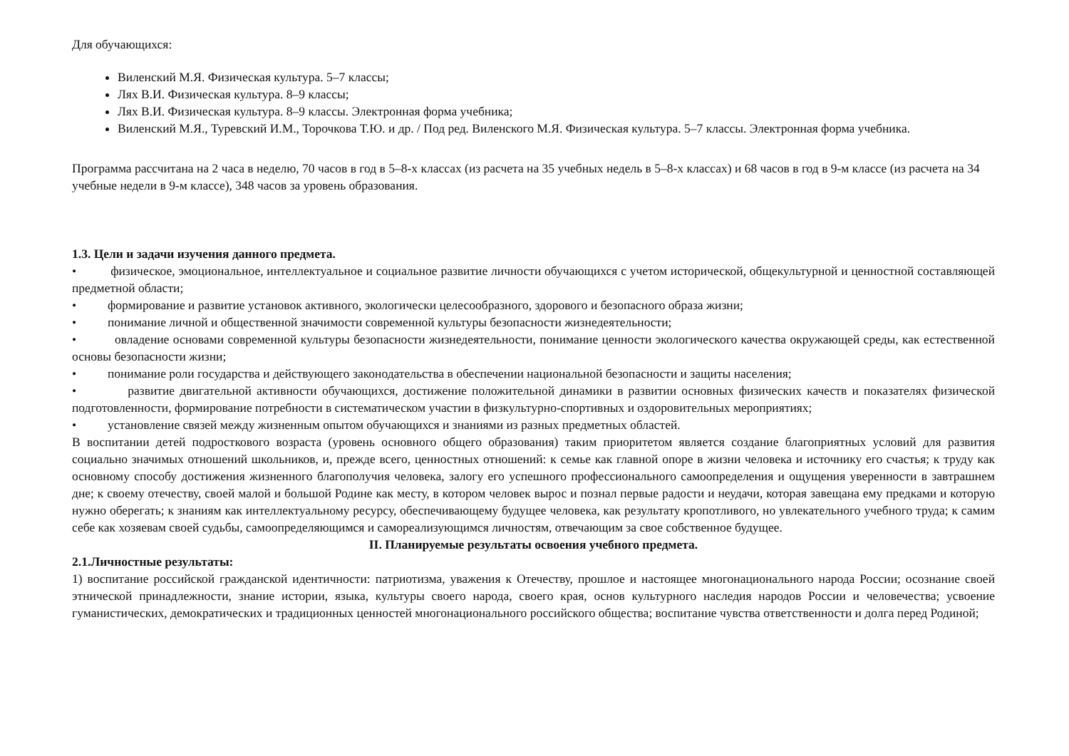Для обучающихся:
Виленский М.Я. Физическая культура. 5–7 классы;
Лях В.И. Физическая культура. 8–9 классы;
Лях В.И. Физическая культура. 8–9 классы. Электронная форма учебника;
Виленский М.Я., Туревский И.М., Торочкова Т.Ю. и др. / Под ред. Виленского М.Я. Физическая культура. 5–7 классы. Электронная форма учебника.
Программа рассчитана на 2 часа в неделю, 70 часов в год в 5–8-х классах (из расчета на 35 учебных недель в 5–8-х классах) и 68 часов в год в 9-м классе (из расчета на 34 учебные недели в 9-м классе), 348 часов за уровень образования.
1.3. Цели и задачи изучения данного предмета.
• физическое, эмоциональное, интеллектуальное и социальное развитие личности обучающихся с учетом исторической, общекультурной и ценностной составляющей предметной области;
• формирование и развитие установок активного, экологически целесообразного, здорового и безопасного образа жизни;
• понимание личной и общественной значимости современной культуры безопасности жизнедеятельности;
• овладение основами современной культуры безопасности жизнедеятельности, понимание ценности экологического качества окружающей среды, как естественной основы безопасности жизни;
• понимание роли государства и действующего законодательства в обеспечении национальной безопасности и защиты населения;
• развитие двигательной активности обучающихся, достижение положительной динамики в развитии основных физических качеств и показателях физической подготовленности, формирование потребности в систематическом участии в физкультурно-спортивных и оздоровительных мероприятиях;
• установление связей между жизненным опытом обучающихся и знаниями из разных предметных областей.
В воспитании детей подросткового возраста (уровень основного общего образования) таким приоритетом является создание благоприятных условий для развития социально значимых отношений школьников, и, прежде всего, ценностных отношений: к семье как главной опоре в жизни человека и источнику его счастья; к труду как основному способу достижения жизненного благополучия человека, залогу его успешного профессионального самоопределения и ощущения уверенности в завтрашнем дне; к своему отечеству, своей малой и большой Родине как месту, в котором человек вырос и познал первые радости и неудачи, которая завещана ему предками и которую нужно оберегать; к знаниям как интеллектуальному ресурсу, обеспечивающему будущее человека, как результату кропотливого, но увлекательного учебного труда; к самим себе как хозяевам своей судьбы, самоопределяющимся и самореализующимся личностям, отвечающим за свое собственное будущее.
II. Планируемые результаты освоения учебного предмета.
2.1.Личностные результаты:
1) воспитание российской гражданской идентичности: патриотизма, уважения к Отечеству, прошлое и настоящее многонационального народа России; осознание своей этнической принадлежности, знание истории, языка, культуры своего народа, своего края, основ культурного наследия народов России и человечества; усвоение гуманистических, демократических и традиционных ценностей многонационального российского общества; воспитание чувства ответственности и долга перед Родиной;